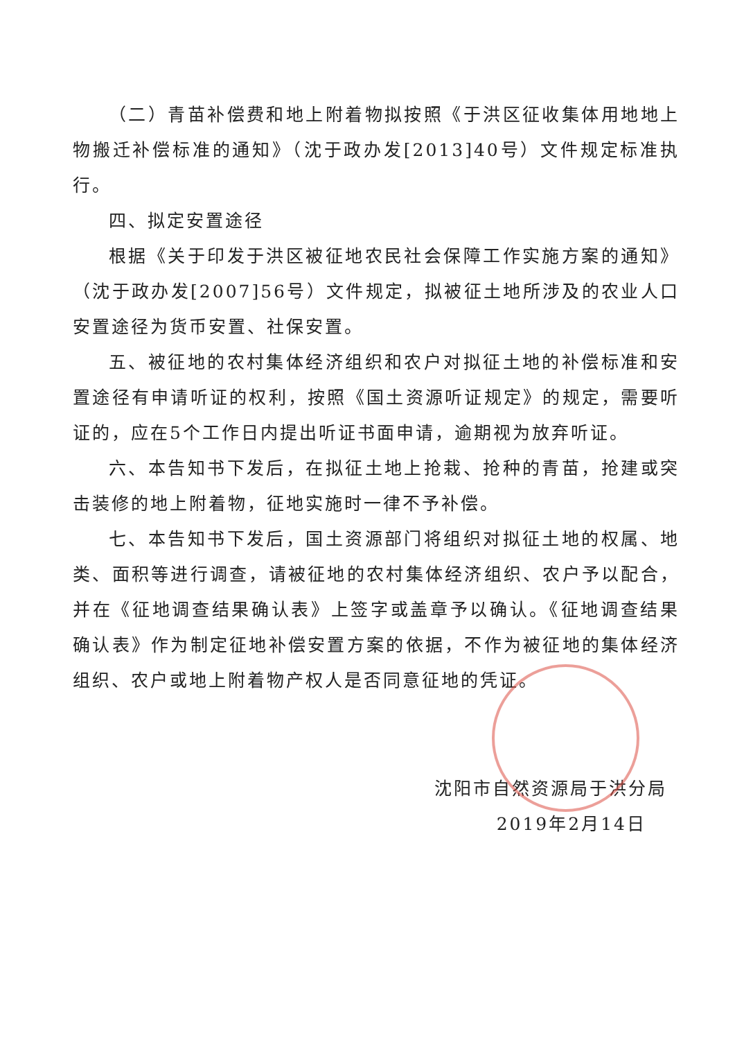（二）青苗补偿费和地上附着物拟按照《于洪区征收集体用地地上物搬迁补偿标准的通知》（沈于政办发[2013]40号）文件规定标准执行。
四、拟定安置途径
根据《关于印发于洪区被征地农民社会保障工作实施方案的通知》（沈于政办发[2007]56号）文件规定，拟被征土地所涉及的农业人口安置途径为货币安置、社保安置。
五、被征地的农村集体经济组织和农户对拟征土地的补偿标准和安置途径有申请听证的权利，按照《国土资源听证规定》的规定，需要听证的，应在5个工作日内提出听证书面申请，逾期视为放弃听证。
六、本告知书下发后，在拟征土地上抢栽、抢种的青苗，抢建或突击装修的地上附着物，征地实施时一律不予补偿。
七、本告知书下发后，国土资源部门将组织对拟征土地的权属、地类、面积等进行调查，请被征地的农村集体经济组织、农户予以配合，并在《征地调查结果确认表》上签字或盖章予以确认。《征地调查结果确认表》作为制定征地补偿安置方案的依据，不作为被征地的集体经济组织、农户或地上附着物产权人是否同意征地的凭证。
沈阳市自然资源局于洪分局
2019年2月14日